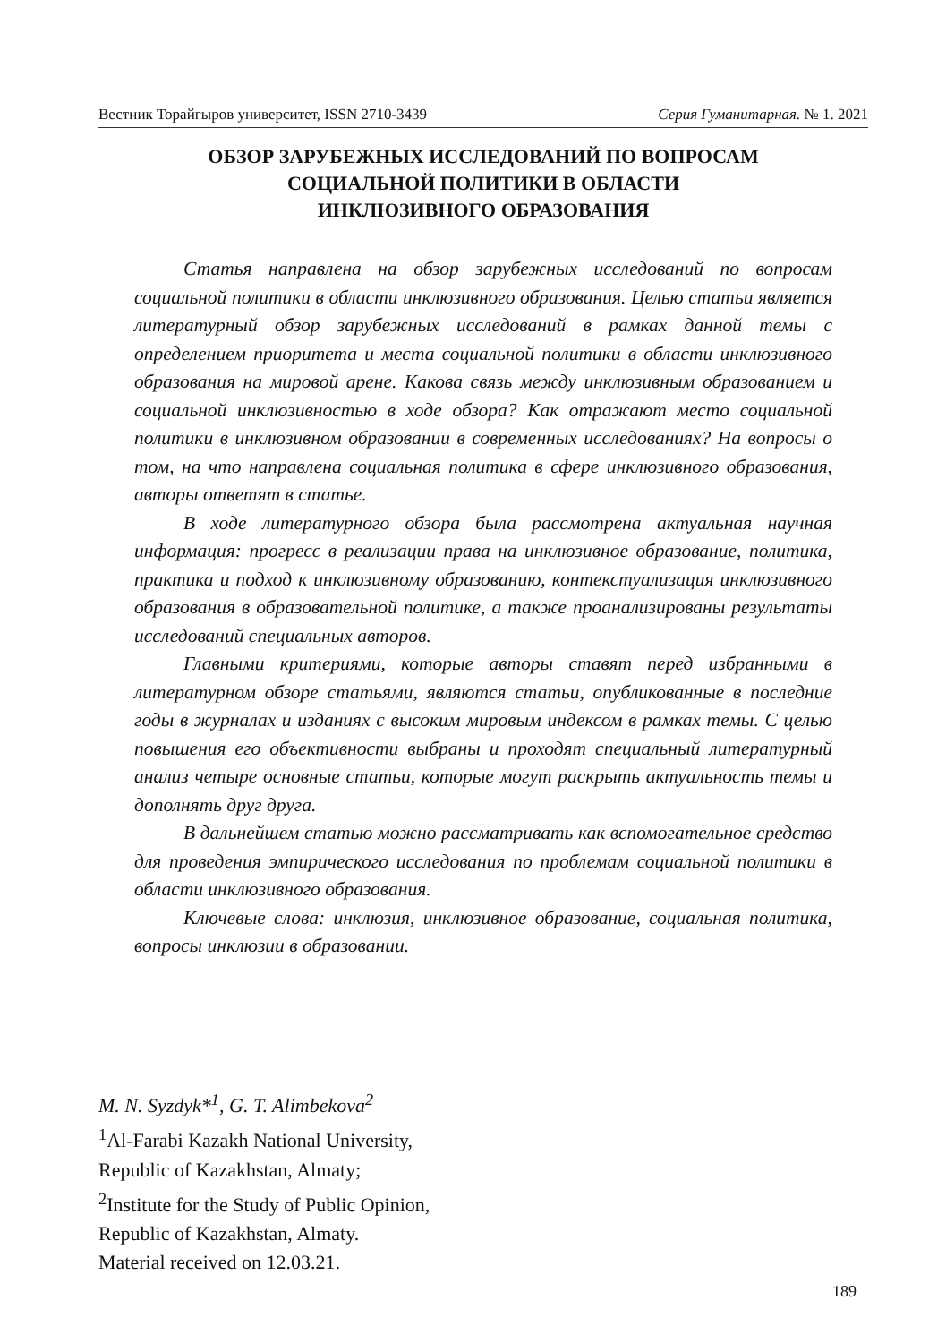Вестник Торайгыров университет, ISSN 2710-3439 Серия Гуманитарная. № 1. 2021
ОБЗОР ЗАРУБЕЖНЫХ ИССЛЕДОВАНИЙ ПО ВОПРОСАМ
СОЦИАЛЬНОЙ ПОЛИТИКИ В ОБЛАСТИ
ИНКЛЮЗИВНОГО ОБРАЗОВАНИЯ
Статья направлена на обзор зарубежных исследований по вопросам социальной политики в области инклюзивного образования. Целью статьи является литературный обзор зарубежных исследований в рамках данной темы с определением приоритета и места социальной политики в области инклюзивного образования на мировой арене. Какова связь между инклюзивным образованием и социальной инклюзивностью в ходе обзора? Как отражают место социальной политики в инклюзивном образовании в современных исследованиях? На вопросы о том, на что направлена социальная политика в сфере инклюзивного образования, авторы ответят в статье.
В ходе литературного обзора была рассмотрена актуальная научная информация: прогресс в реализации права на инклюзивное образование, политика, практика и подход к инклюзивному образованию, контекстуализация инклюзивного образования в образовательной политике, а также проанализированы результаты исследований специальных авторов.
Главными критериями, которые авторы ставят перед избранными в литературном обзоре статьями, являются статьи, опубликованные в последние годы в журналах и изданиях с высоким мировым индексом в рамках темы. С целью повышения его объективности выбраны и проходят специальный литературный анализ четыре основные статьи, которые могут раскрыть актуальность темы и дополнять друг друга.
В дальнейшем статью можно рассматривать как вспомогательное средство для проведения эмпирического исследования по проблемам социальной политики в области инклюзивного образования.
Ключевые слова: инклюзия, инклюзивное образование, социальная политика, вопросы инклюзии в образовании.
M. N. Syzdyk*<sup>1</sup>, G. T. Alimbekova<sup>2</sup>
<sup>1</sup> Al-Farabi Kazakh National University,
Republic of Kazakhstan, Almaty;
<sup>2</sup> Institute for the Study of Public Opinion,
Republic of Kazakhstan, Almaty.
Material received on 12.03.21.
189